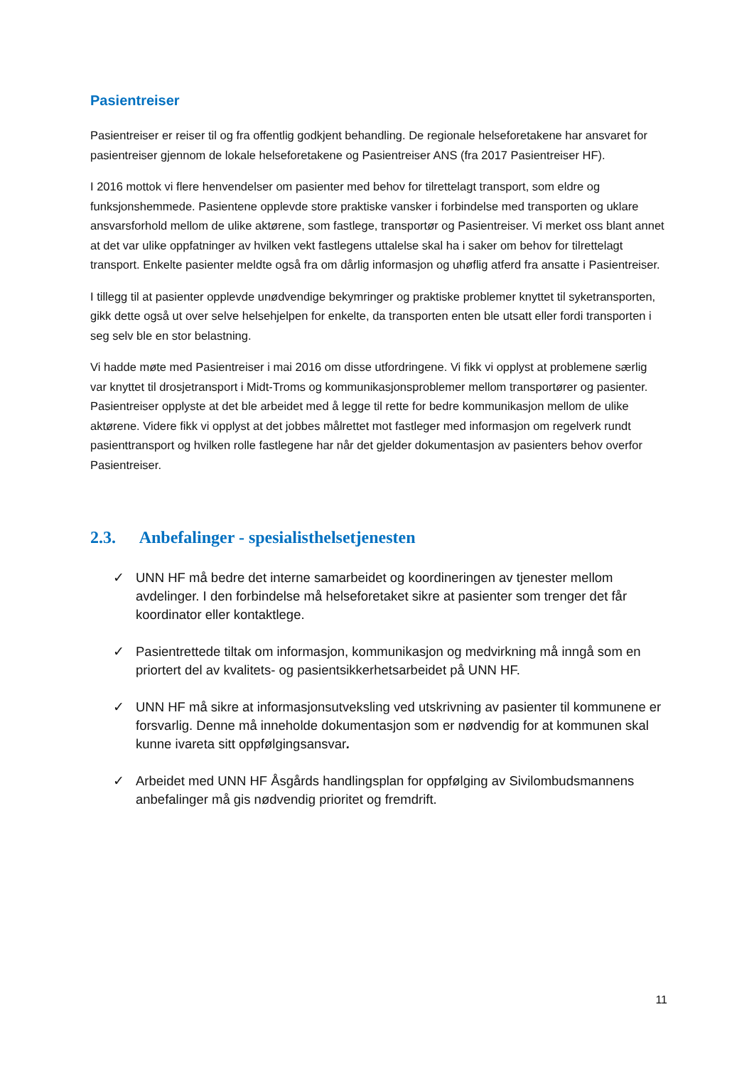Pasientreiser
Pasientreiser er reiser til og fra offentlig godkjent behandling. De regionale helseforetakene har ansvaret for pasientreiser gjennom de lokale helseforetakene og Pasientreiser ANS (fra 2017 Pasientreiser HF).
I 2016 mottok vi flere henvendelser om pasienter med behov for tilrettelagt transport, som eldre og funksjonshemmede. Pasientene opplevde store praktiske vansker i forbindelse med transporten og uklare ansvarsforhold mellom de ulike aktørene, som fastlege, transportør og Pasientreiser. Vi merket oss blant annet at det var ulike oppfatninger av hvilken vekt fastlegens uttalelse skal ha i saker om behov for tilrettelagt transport. Enkelte pasienter meldte også fra om dårlig informasjon og uhøflig atferd fra ansatte i Pasientreiser.
I tillegg til at pasienter opplevde unødvendige bekymringer og praktiske problemer knyttet til syketransporten, gikk dette også ut over selve helsehjelpen for enkelte, da transporten enten ble utsatt eller fordi transporten i seg selv ble en stor belastning.
Vi hadde møte med Pasientreiser i mai 2016 om disse utfordringene. Vi fikk vi opplyst at problemene særlig var knyttet til drosjetransport i Midt-Troms og kommunikasjonsproblemer mellom transportører og pasienter. Pasientreiser opplyste at det ble arbeidet med å legge til rette for bedre kommunikasjon mellom de ulike aktørene. Videre fikk vi opplyst at det jobbes målrettet mot fastleger med informasjon om regelverk rundt pasienttransport og hvilken rolle fastlegene har når det gjelder dokumentasjon av pasienters behov overfor Pasientreiser.
2.3. Anbefalinger - spesialisthelsetjenesten
✓ UNN HF må bedre det interne samarbeidet og koordineringen av tjenester mellom avdelinger. I den forbindelse må helseforetaket sikre at pasienter som trenger det får koordinator eller kontaktlege.
✓ Pasientrettede tiltak om informasjon, kommunikasjon og medvirkning må inngå som en priortert del av kvalitets- og pasientsikkerhetsarbeidet på UNN HF.
✓ UNN HF må sikre at informasjonsutveksling ved utskrivning av pasienter til kommunene er forsvarlig. Denne må inneholde dokumentasjon som er nødvendig for at kommunen skal kunne ivareta sitt oppfølgingsansvar.
✓ Arbeidet med UNN HF Åsgårds handlingsplan for oppfølging av Sivilombudsmannens anbefalinger må gis nødvendig prioritet og fremdrift.
11